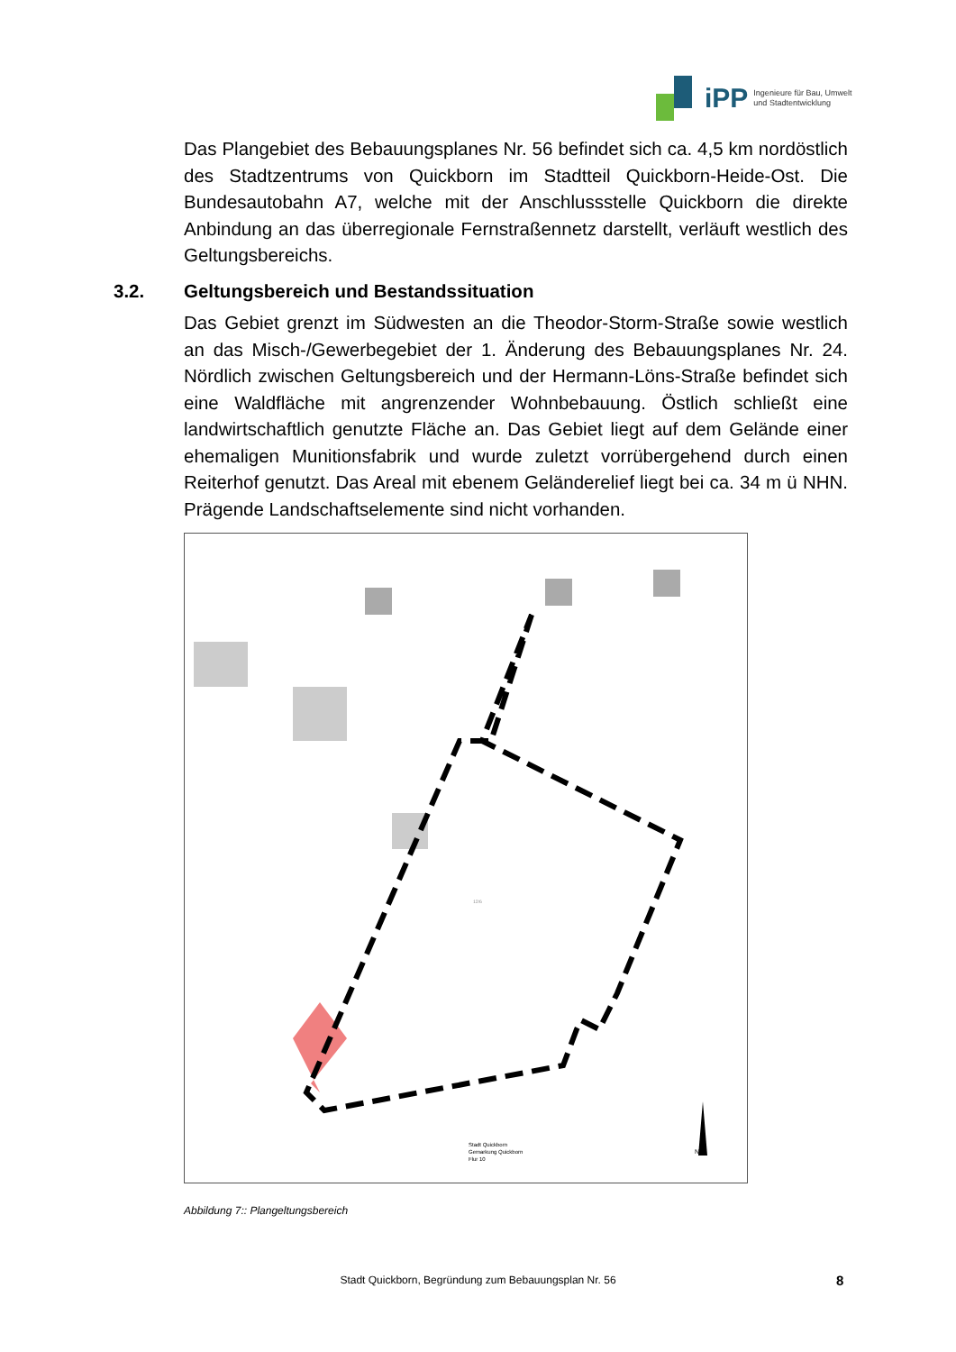iPP Ingenieure für Bau, Umwelt
und Stadtentwicklung
Das Plangebiet des Bebauungsplanes Nr. 56 befindet sich ca. 4,5 km nordöstlich des Stadtzentrums von Quickborn im Stadtteil Quickborn-Heide-Ost. Die Bundesautobahn A7, welche mit der Anschlussstelle Quickborn die direkte Anbindung an das überregionale Fernstraßennetz darstellt, verläuft westlich des Geltungsbereichs.
3.2. Geltungsbereich und Bestandssituation
Das Gebiet grenzt im Südwesten an die Theodor-Storm-Straße sowie westlich an das Misch-/Gewerbegebiet der 1. Änderung des Bebauungsplanes Nr. 24. Nördlich zwischen Geltungsbereich und der Hermann-Löns-Straße befindet sich eine Waldfläche mit angrenzender Wohnbebauung. Östlich schließt eine landwirtschaftlich genutzte Fläche an. Das Gebiet liegt auf dem Gelände einer ehemaligen Munitionsfabrik und wurde zuletzt vorrübergehend durch einen Reiterhof genutzt. Das Areal mit ebenem Geländerelief liegt bei ca. 34 m ü NHN. Prägende Landschaftselemente sind nicht vorhanden.
12/6
Stadt Quickborn
Gemarkung Quickborn
Flur 10
N
Abbildung 7:: Plangeltungsbereich
Stadt Quickborn, Begründung zum Bebauungsplan Nr. 56 8